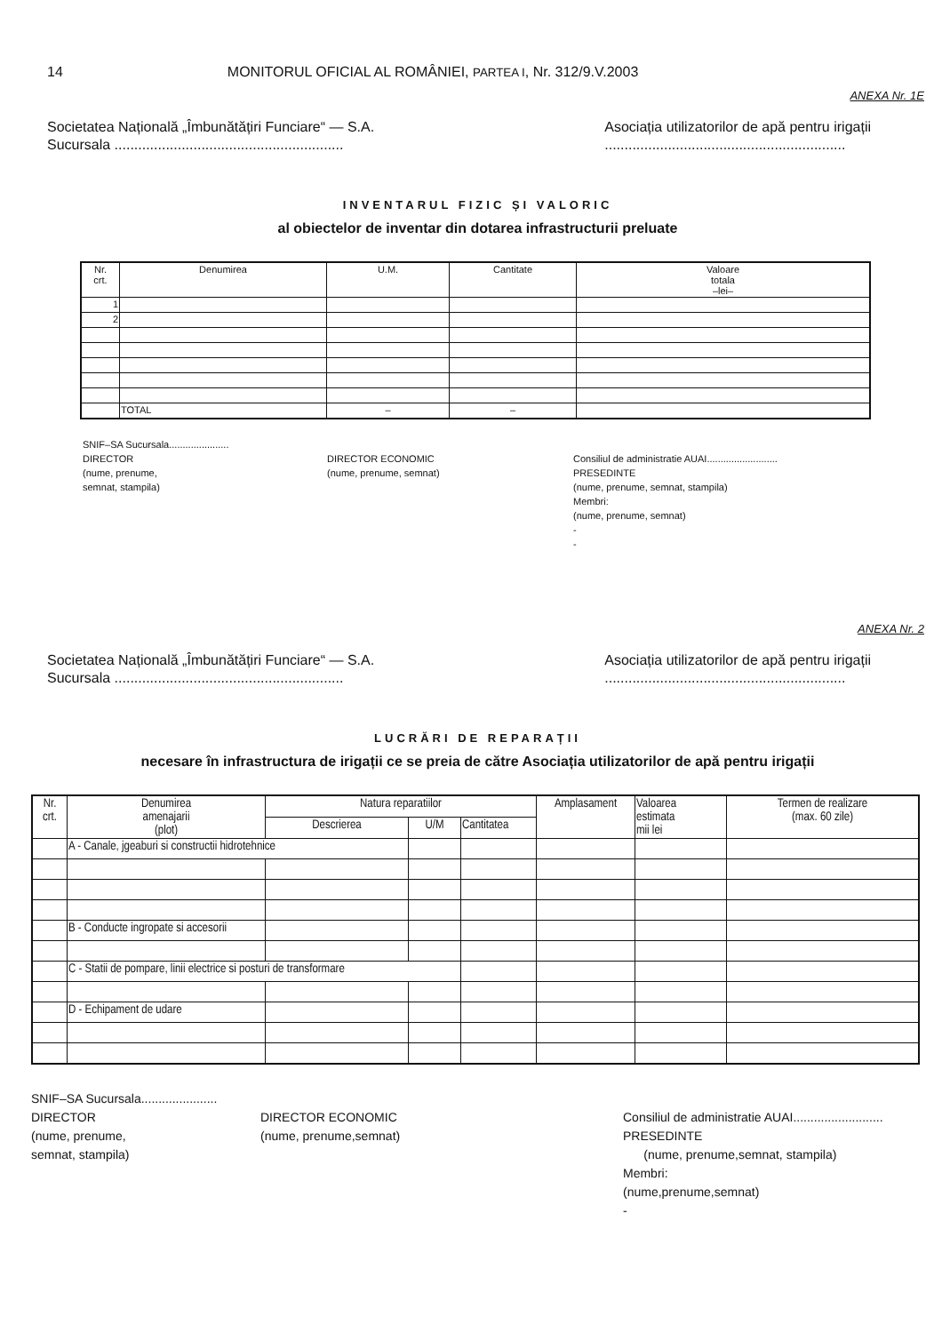14 MONITORUL OFICIAL AL ROMÂNIEI, PARTEA I, Nr. 312/9.V.2003
ANEXA Nr. 1E
Societatea Națională „Îmbunătățiri Funciare“ — S.A.
Sucursala ..........................................................
Asociația utilizatorilor de apă pentru irigații
.............................................................
INVENTARUL FIZIC ȘI VALORIC
al obiectelor de inventar din dotarea infrastructurii preluate
| Nr. crt. | Denumirea | U.M. | Cantitate | Valoare totala –lei– |
| --- | --- | --- | --- | --- |
| 1 | | | | |
| 2 | | | | |
| | TOTAL | – | – | |
SNIF–SA Sucursala......................
DIRECTOR
(nume, prenume,
semnat, stampila)
DIRECTOR ECONOMIC
(nume, prenume, semnat)
Consiliul de administratie AUAI..........................
PRESEDINTE
(nume, prenume, semnat, stampila)
Membri:
(nume, prenume, semnat)
-
-
ANEXA Nr. 2
Societatea Națională „Îmbunătățiri Funciare“ — S.A.
Sucursala ..........................................................
Asociația utilizatorilor de apă pentru irigații
.............................................................
LUCRĂRI DE REPARAȚII
necesare în infrastructura de irigații ce se preia de către Asociația utilizatorilor de apă pentru irigații
| Nr. crt. | Denumirea amenajarii (plot) | Natura reparatiilor | | | Amplasament | Valoarea estimata mii lei | Termen de realizare (max. 60 zile) |
| --- | --- | --- | --- | --- | --- | --- | --- |
| | | Descrierea | U/M | Cantitatea | | | |
| | A - Canale, jgeaburi si constructii hidrotehnice | | | | | | |
| | B - Conducte ingropate si accesorii | | | | | | |
| | C - Statii de pompare, linii electrice si posturi de transformare | | | | | | |
| | D - Echipament de udare | | | | | | |
SNIF–SA Sucursala......................
DIRECTOR
(nume, prenume,
semnat, stampila)
DIRECTOR ECONOMIC
(nume, prenume,semnat)
Consiliul de administratie AUAI..........................
PRESEDINTE
(nume, prenume,semnat, stampila)
Membri:
(nume,prenume,semnat)
-